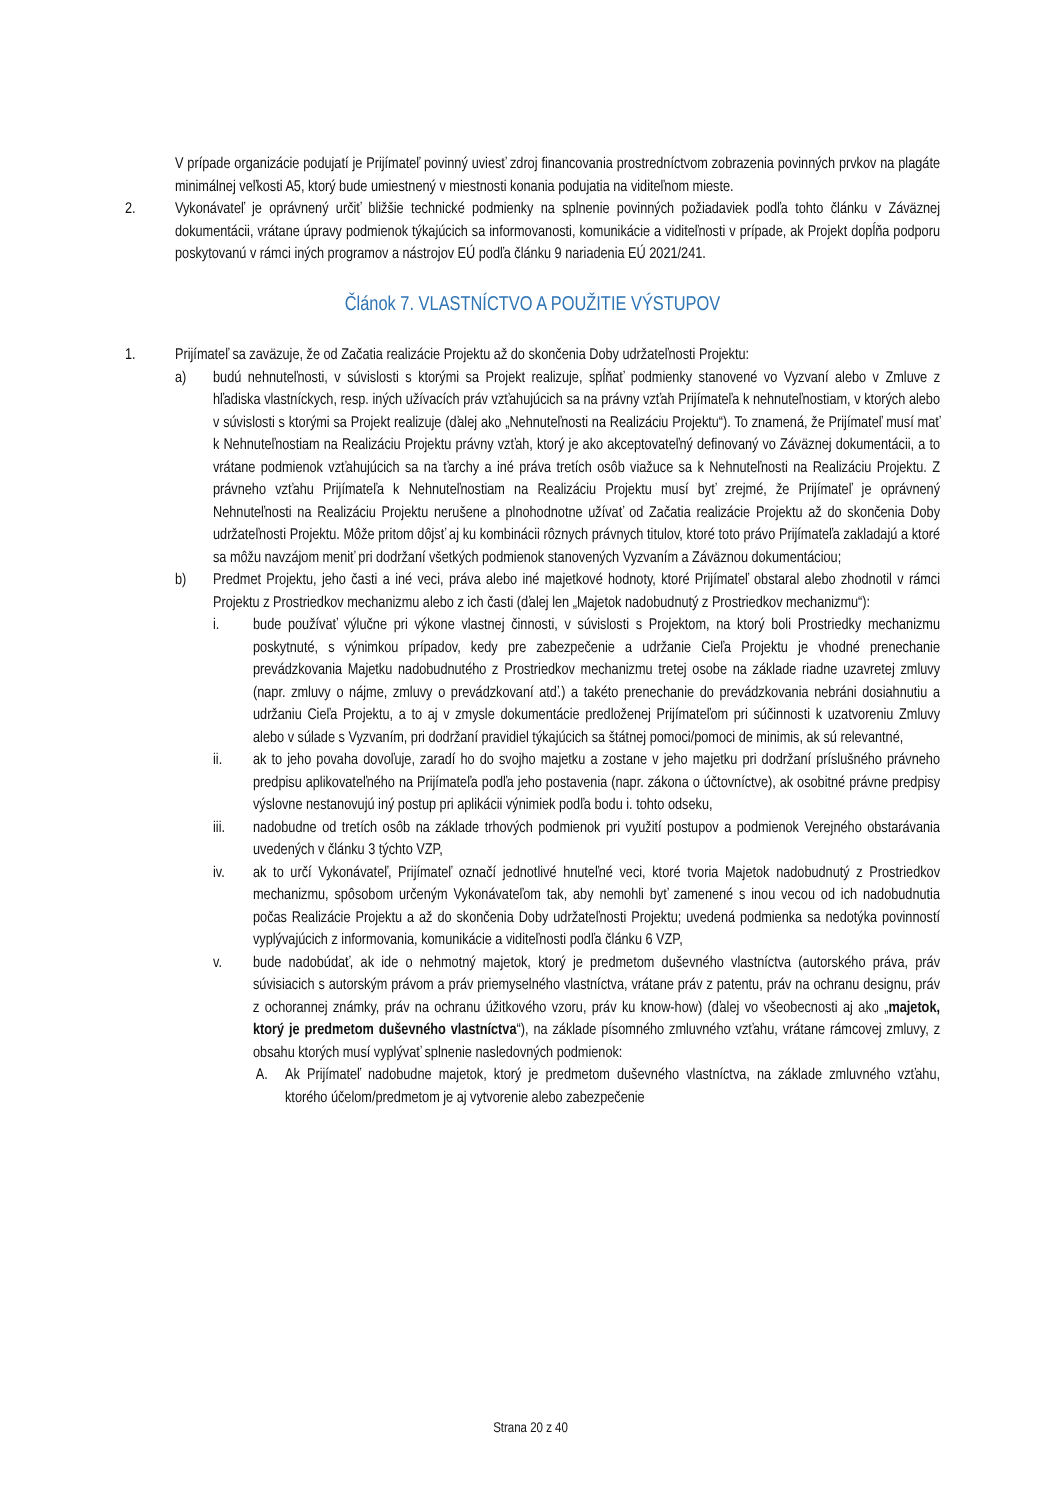V prípade organizácie podujatí je Prijímateľ povinný uviesť zdroj financovania prostredníctvom zobrazenia povinných prvkov na plagáte minimálnej veľkosti A5, ktorý bude umiestnený v miestnosti konania podujatia na viditeľnom mieste.
2. Vykonávateľ je oprávnený určiť bližšie technické podmienky na splnenie povinných požiadaviek podľa tohto článku v Záväznej dokumentácii, vrátane úpravy podmienok týkajúcich sa informovanosti, komunikácie a viditeľnosti v prípade, ak Projekt dopĺňa podporu poskytovanú v rámci iných programov a nástrojov EÚ podľa článku 9 nariadenia EÚ 2021/241.
Článok 7. VLASTNÍCTVO A POUŽITIE VÝSTUPOV
1. Prijímateľ sa zaväzuje, že od Začatia realizácie Projektu až do skončenia Doby udržateľnosti Projektu:
a) budú nehnuteľnosti, v súvislosti s ktorými sa Projekt realizuje, spĺňať podmienky stanovené vo Vyzvaní alebo v Zmluve z hľadiska vlastníckych, resp. iných užívacích práv vzťahujúcich sa na právny vzťah Prijímateľa k nehnuteľnostiam, v ktorých alebo v súvislosti s ktorými sa Projekt realizuje (ďalej ako „Nehnuteľnosti na Realizáciu Projektu“). To znamená, že Prijímateľ musí mať k Nehnuteľnostiam na Realizáciu Projektu právny vzťah, ktorý je ako akceptovateľný definovaný vo Záväznej dokumentácii, a to vrátane podmienok vzťahujúcich sa na ťarchy a iné práva tretích osôb viažuce sa k Nehnuteľnosti na Realizáciu Projektu. Z právneho vzťahu Prijímateľa k Nehnuteľnostiam na Realizáciu Projektu musí byť zrejmé, že Prijímateľ je oprávnený Nehnuteľnosti na Realizáciu Projektu nerušene a plnohodnotne užívať od Začatia realizácie Projektu až do skončenia Doby udržateľnosti Projektu. Môže pritom dôjsť aj ku kombinácii rôznych právnych titulov, ktoré toto právo Prijímateľa zakladajú a ktoré sa môžu navzájom meniť pri dodržaní všetkých podmienok stanovených Vyzvaním a Záväznou dokumentáciou;
b) Predmet Projektu, jeho časti a iné veci, práva alebo iné majetkové hodnoty, ktoré Prijímateľ obstaral alebo zhodnotil v rámci Projektu z Prostriedkov mechanizmu alebo z ich časti (ďalej len „Majetok nadobudnutý z Prostriedkov mechanizmu“):
i. bude používať výlučne pri výkone vlastnej činnosti, v súvislosti s Projektom, na ktorý boli Prostriedky mechanizmu poskytnuté, s výnimkou prípadov, kedy pre zabezpečenie a udržanie Cieľa Projektu je vhodné prenechanie prevádzkovania Majetku nadobudnutého z Prostriedkov mechanizmu tretej osobe na základe riadne uzavretej zmluvy (napr. zmluvy o nájme, zmluvy o prevádzkovaní atď.) a takéto prenechanie do prevádzkovania nebráni dosiahnutiu a udržaniu Cieľa Projektu, a to aj v zmysle dokumentácie predloženej Prijímateľom pri súčinnosti k uzatvoreniu Zmluvy alebo v súlade s Vyzvaním, pri dodržaní pravidiel týkajúcich sa štátnej pomoci/pomoci de minimis, ak sú relevantné,
ii. ak to jeho povaha dovoľuje, zaradí ho do svojho majetku a zostane v jeho majetku pri dodržaní príslušného právneho predpisu aplikovateľného na Prijímateľa podľa jeho postavenia (napr. zákona o účtovníctve), ak osobitné právne predpisy výslovne nestanovujú iný postup pri aplikácii výnimiek podľa bodu i. tohto odseku,
iii. nadobudne od tretích osôb na základe trhových podmienok pri využití postupov a podmienok Verejného obstarávania uvedených v článku 3 týchto VZP,
iv. ak to určí Vykonávateľ, Prijímateľ označí jednotlivé hnuteľné veci, ktoré tvoria Majetok nadobudnutý z Prostriedkov mechanizmu, spôsobom určeným Vykonávateľom tak, aby nemohli byť zamenené s inou vecou od ich nadobudnutia počas Realizácie Projektu a až do skončenia Doby udržateľnosti Projektu; uvedená podmienka sa nedotýka povinností vyplývajúcich z informovania, komunikácie a viditeľnosti podľa článku 6 VZP,
v. bude nadobúdať, ak ide o nehmotný majetok, ktorý je predmetom duševného vlastníctva (autorského práva, práv súvisiacich s autorským právom a práv priemyselného vlastníctva, vrátane práv z patentu, práv na ochranu designu, práv z ochorannej známky, práv na ochranu úžitkového vzoru, práv ku know-how) (ďalej vo všeobecnosti aj ako „majetok, ktorý je predmetom duševného vlastníctva“), na základe písomného zmluvného vzťahu, vrátane rámcovej zmluvy, z obsahu ktorých musí vyplývať splnenie nasledovných podmienok:
A. Ak Prijímateľ nadobudne majetok, ktorý je predmetom duševného vlastníctva, na základe zmluvného vzťahu, ktorého účelom/predmetom je aj vytvorenie alebo zabezpečenie
Strana 20 z 40